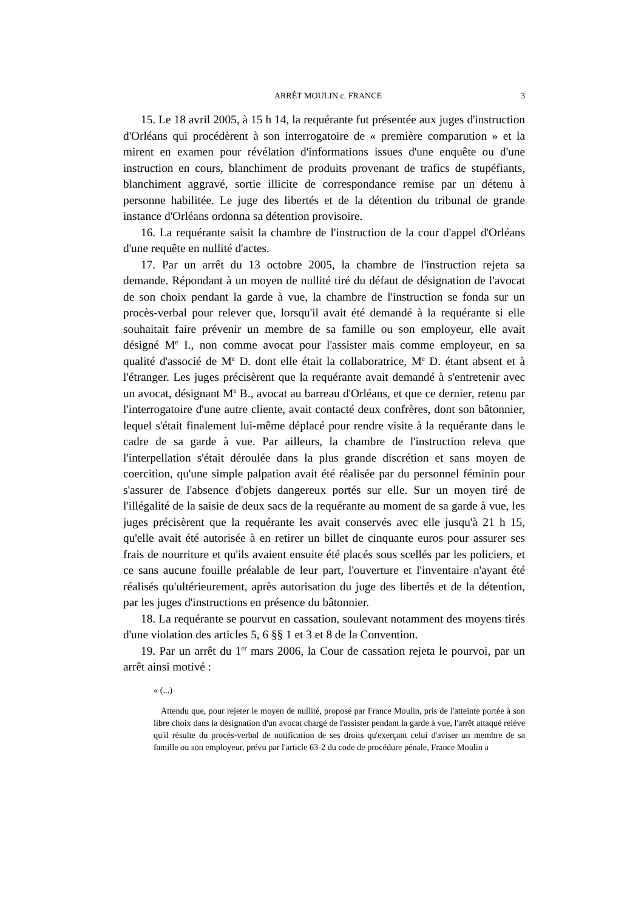ARRÊT MOULIN c. FRANCE 3
15. Le 18 avril 2005, à 15 h 14, la requérante fut présentée aux juges d'instruction d'Orléans qui procédèrent à son interrogatoire de « première comparution » et la mirent en examen pour révélation d'informations issues d'une enquête ou d'une instruction en cours, blanchiment de produits provenant de trafics de stupéfiants, blanchiment aggravé, sortie illicite de correspondance remise par un détenu à personne habilitée. Le juge des libertés et de la détention du tribunal de grande instance d'Orléans ordonna sa détention provisoire.
16. La requérante saisit la chambre de l'instruction de la cour d'appel d'Orléans d'une requête en nullité d'actes.
17. Par un arrêt du 13 octobre 2005, la chambre de l'instruction rejeta sa demande. Répondant à un moyen de nullité tiré du défaut de désignation de l'avocat de son choix pendant la garde à vue, la chambre de l'instruction se fonda sur un procès-verbal pour relever que, lorsqu'il avait été demandé à la requérante si elle souhaitait faire prévenir un membre de sa famille ou son employeur, elle avait désigné M<sup>e</sup> I., non comme avocat pour l'assister mais comme employeur, en sa qualité d'associé de M<sup>e</sup> D. dont elle était la collaboratrice, M<sup>e</sup> D. étant absent et à l'étranger. Les juges précisèrent que la requérante avait demandé à s'entretenir avec un avocat, désignant M<sup>e</sup> B., avocat au barreau d'Orléans, et que ce dernier, retenu par l'interrogatoire d'une autre cliente, avait contacté deux confrères, dont son bâtonnier, lequel s'était finalement lui-même déplacé pour rendre visite à la requérante dans le cadre de sa garde à vue. Par ailleurs, la chambre de l'instruction releva que l'interpellation s'était déroulée dans la plus grande discrétion et sans moyen de coercition, qu'une simple palpation avait été réalisée par du personnel féminin pour s'assurer de l'absence d'objets dangereux portés sur elle. Sur un moyen tiré de l'illégalité de la saisie de deux sacs de la requérante au moment de sa garde à vue, les juges précisèrent que la requérante les avait conservés avec elle jusqu'à 21 h 15, qu'elle avait été autorisée à en retirer un billet de cinquante euros pour assurer ses frais de nourriture et qu'ils avaient ensuite été placés sous scellés par les policiers, et ce sans aucune fouille préalable de leur part, l'ouverture et l'inventaire n'ayant été réalisés qu'ultérieurement, après autorisation du juge des libertés et de la détention, par les juges d'instructions en présence du bâtonnier.
18. La requérante se pourvut en cassation, soulevant notamment des moyens tirés d'une violation des articles 5, 6 §§ 1 et 3 et 8 de la Convention.
19. Par un arrêt du 1<sup>er</sup> mars 2006, la Cour de cassation rejeta le pourvoi, par un arrêt ainsi motivé :
« (...)
Attendu que, pour rejeter le moyen de nullité, proposé par France Moulin, pris de l'atteinte portée à son libre choix dans la désignation d'un avocat chargé de l'assister pendant la garde à vue, l'arrêt attaqué relève qu'il résulte du procès-verbal de notification de ses droits qu'exerçant celui d'aviser un membre de sa famille ou son employeur, prévu par l'article 63-2 du code de procédure pénale, France Moulin a